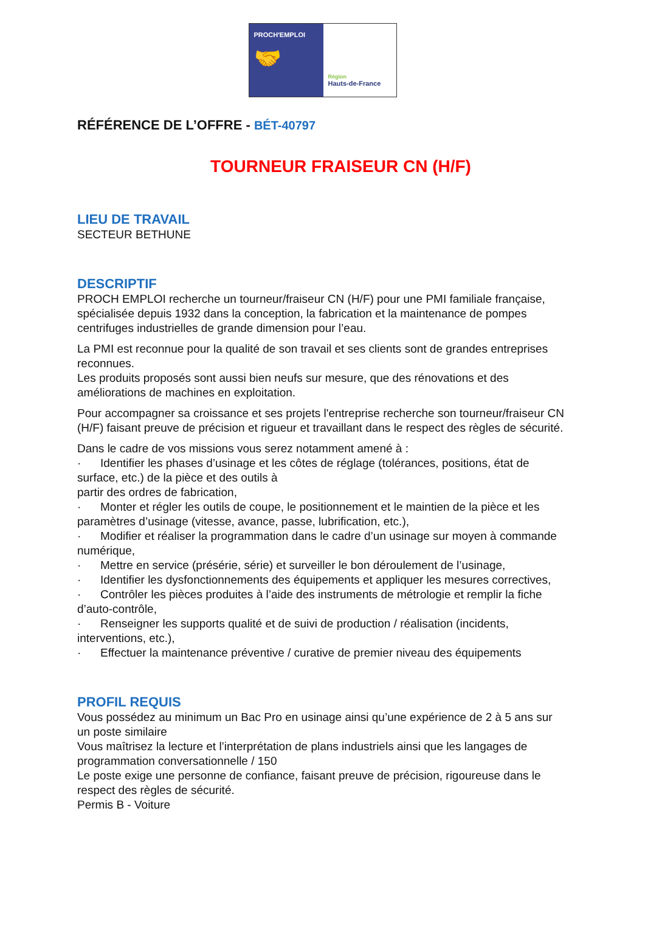PROCH'EMPLOI
🤝
Région
Hauts-de-France
RÉFÉRENCE DE L’OFFRE - BÉT-40797
TOURNEUR FRAISEUR CN (H/F)
LIEU DE TRAVAIL
SECTEUR BETHUNE
DESCRIPTIF
PROCH EMPLOI recherche un tourneur/fraiseur CN (H/F) pour une PMI familiale française, spécialisée depuis 1932 dans la conception, la fabrication et la maintenance de pompes centrifuges industrielles de grande dimension pour l’eau.
La PMI est reconnue pour la qualité de son travail et ses clients sont de grandes entreprises reconnues.
Les produits proposés sont aussi bien neufs sur mesure, que des rénovations et des améliorations de machines en exploitation.
Pour accompagner sa croissance et ses projets l'entreprise recherche son tourneur/fraiseur CN (H/F) faisant preuve de précision et rigueur et travaillant dans le respect des règles de sécurité.
Dans le cadre de vos missions vous serez notamment amené à :
· Identifier les phases d’usinage et les côtes de réglage (tolérances, positions, état de surface, etc.) de la pièce et des outils à
partir des ordres de fabrication,
· Monter et régler les outils de coupe, le positionnement et le maintien de la pièce et les paramètres d’usinage (vitesse, avance, passe, lubrification, etc.),
· Modifier et réaliser la programmation dans le cadre d’un usinage sur moyen à commande numérique,
· Mettre en service (présérie, série) et surveiller le bon déroulement de l’usinage,
· Identifier les dysfonctionnements des équipements et appliquer les mesures correctives,
· Contrôler les pièces produites à l’aide des instruments de métrologie et remplir la fiche d’auto-contrôle,
· Renseigner les supports qualité et de suivi de production / réalisation (incidents, interventions, etc.),
· Effectuer la maintenance préventive / curative de premier niveau des équipements
PROFIL REQUIS
Vous possédez au minimum un Bac Pro en usinage ainsi qu’une expérience de 2 à 5 ans sur un poste similaire
Vous maîtrisez la lecture et l’interprétation de plans industriels ainsi que les langages de programmation conversationnelle / 150
Le poste exige une personne de confiance, faisant preuve de précision, rigoureuse dans le respect des règles de sécurité.
Permis B - Voiture